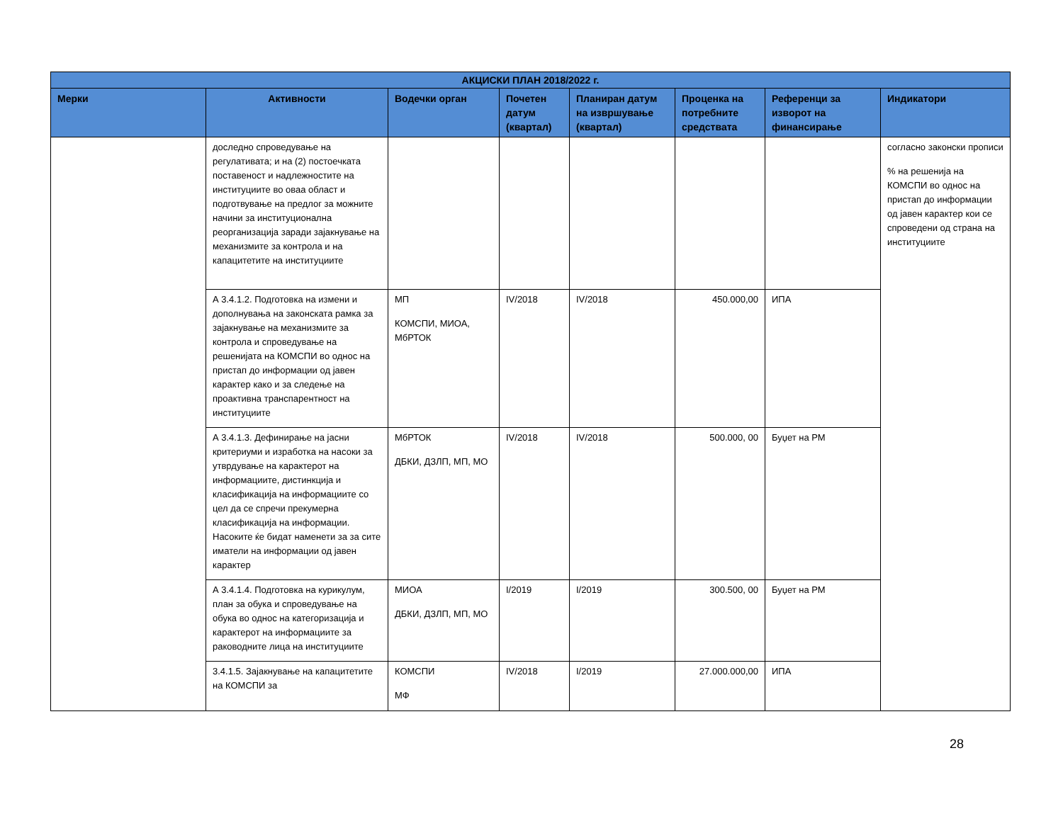| АКЦИСКИ ПЛАН 2018/2022 г. | | | | | | | |
| --- | --- | --- | --- | --- | --- | --- | --- |
| Мерки | Активности | Водечки орган | Почетен датум (квартал) | Планиран датум на извршување (квартал) | Проценка на потребните средствата | Референци за изворот на финансирање | Индикатори |
| | доследно спроведување на регулативата; и на (2) постоечката поставеност и надлежностите на институциите во оваа област и подготвување на предлог за можните начини за институционална реорганизација заради зајакнување на механизмите за контрола и на капацитетите на институциите | | | | | | согласно законски прописи % на решенија на КОМСПИ во однос на пристап до информации од јавен карактер кои се спроведени од страна на институциите |
| | А 3.4.1.2. Подготовка на измени и дополнувања на законската рамка за зајакнување на механизмите за контрола и спроведување на решенијата на КОМСПИ во однос на пристап до информации од јавен карактер како и за следење на проактивна транспарентност на институциите | МП КОМСПИ, МИОА, МбРТОК | IV/2018 | IV/2018 | 450.000,00 | ИПА | |
| | А 3.4.1.3. Дефинирање на јасни критериуми и изработка на насоки за утврдување на карактерот на информациите, дистинкција и класификација на информациите со цел да се спречи прекумерна класификација на информации. Насоките ќе бидат наменети за за сите иматели на информации од јавен карактер | МбРТОК ДБКИ, ДЗЛП, МП, МО | IV/2018 | IV/2018 | 500.000, 00 | Буџет на РМ | |
| | А 3.4.1.4. Подготовка на курикулум, план за обука и спроведување на обука во однос на категоризација и карактерот на информациите за раководните лица на институциите | МИОА ДБКИ, ДЗЛП, МП, МО | I/2019 | I/2019 | 300.500, 00 | Буџет на РМ | |
| | 3.4.1.5. Зајакнување на капацитетите на КОМСПИ за | КОМСПИ МФ | IV/2018 | I/2019 | 27.000.000,00 | ИПА | |
28